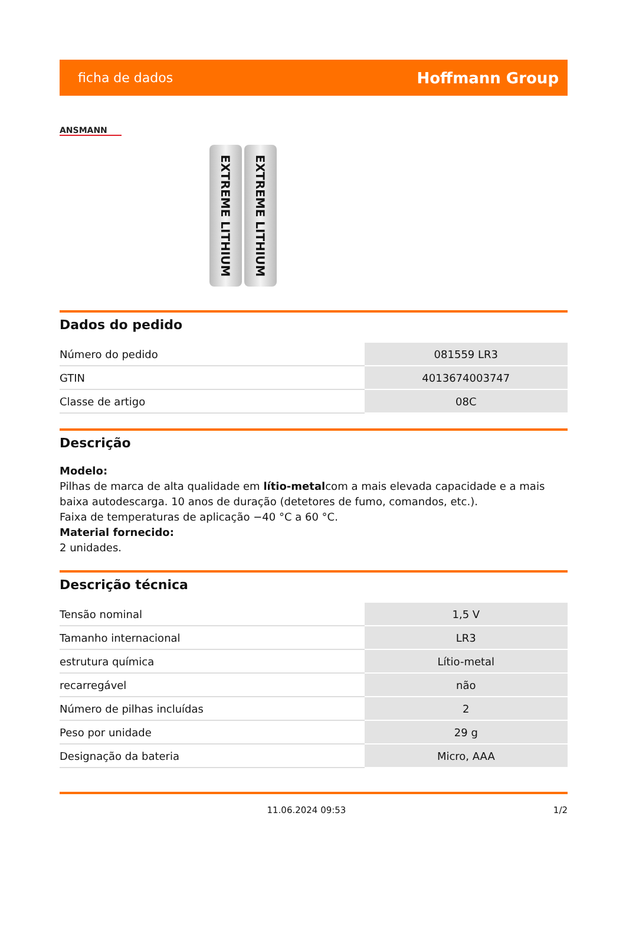ficha de dados Hoffmann Group
ANSMANN
EXTREME LITHIUM
EXTREME LITHIUM
Dados do pedido
| Número do pedido | 081559 LR3 |
| GTIN | 4013674003747 |
| Classe de artigo | 08C |
Descrição
Modelo:
Pilhas de marca de alta qualidade em lítio-metalcom a mais elevada capacidade e a mais baixa autodescarga. 10 anos de duração (detetores de fumo, comandos, etc.).
Faixa de temperaturas de aplicação −40 °C a 60 °C.
Material fornecido:
2 unidades.
Descrição técnica
| Tensão nominal | 1,5 V |
| Tamanho internacional | LR3 |
| estrutura química | Lítio-metal |
| recarregável | não |
| Número de pilhas incluídas | 2 |
| Peso por unidade | 29 g |
| Designação da bateria | Micro, AAA |
11.06.2024 09:53 1/2